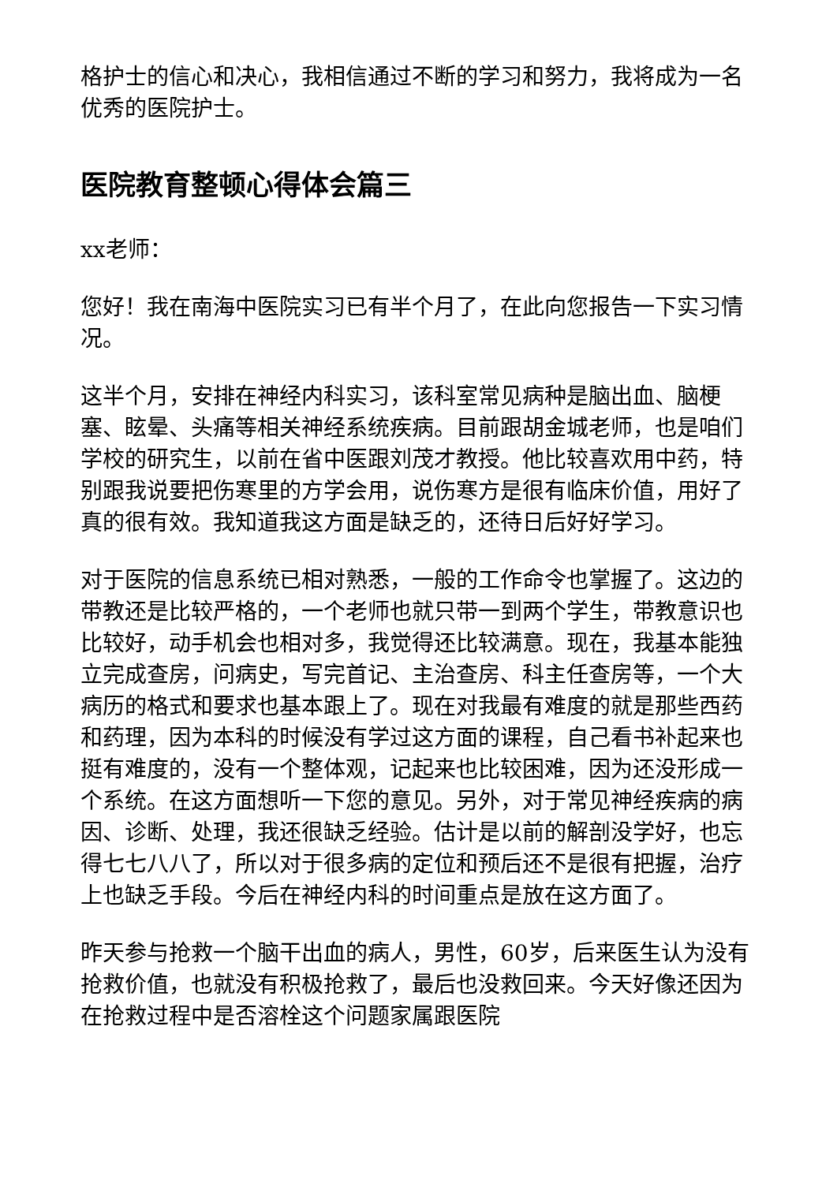格护士的信心和决心，我相信通过不断的学习和努力，我将成为一名优秀的医院护士。
医院教育整顿心得体会篇三
xx老师：
您好！我在南海中医院实习已有半个月了，在此向您报告一下实习情况。
这半个月，安排在神经内科实习，该科室常见病种是脑出血、脑梗塞、眩晕、头痛等相关神经系统疾病。目前跟胡金城老师，也是咱们学校的研究生，以前在省中医跟刘茂才教授。他比较喜欢用中药，特别跟我说要把伤寒里的方学会用，说伤寒方是很有临床价值，用好了真的很有效。我知道我这方面是缺乏的，还待日后好好学习。
对于医院的信息系统已相对熟悉，一般的工作命令也掌握了。这边的带教还是比较严格的，一个老师也就只带一到两个学生，带教意识也比较好，动手机会也相对多，我觉得还比较满意。现在，我基本能独立完成查房，问病史，写完首记、主治查房、科主任查房等，一个大病历的格式和要求也基本跟上了。现在对我最有难度的就是那些西药和药理，因为本科的时候没有学过这方面的课程，自己看书补起来也挺有难度的，没有一个整体观，记起来也比较困难，因为还没形成一个系统。在这方面想听一下您的意见。另外，对于常见神经疾病的病因、诊断、处理，我还很缺乏经验。估计是以前的解剖没学好，也忘得七七八八了，所以对于很多病的定位和预后还不是很有把握，治疗上也缺乏手段。今后在神经内科的时间重点是放在这方面了。
昨天参与抢救一个脑干出血的病人，男性，60岁，后来医生认为没有抢救价值，也就没有积极抢救了，最后也没救回来。今天好像还因为在抢救过程中是否溶栓这个问题家属跟医院